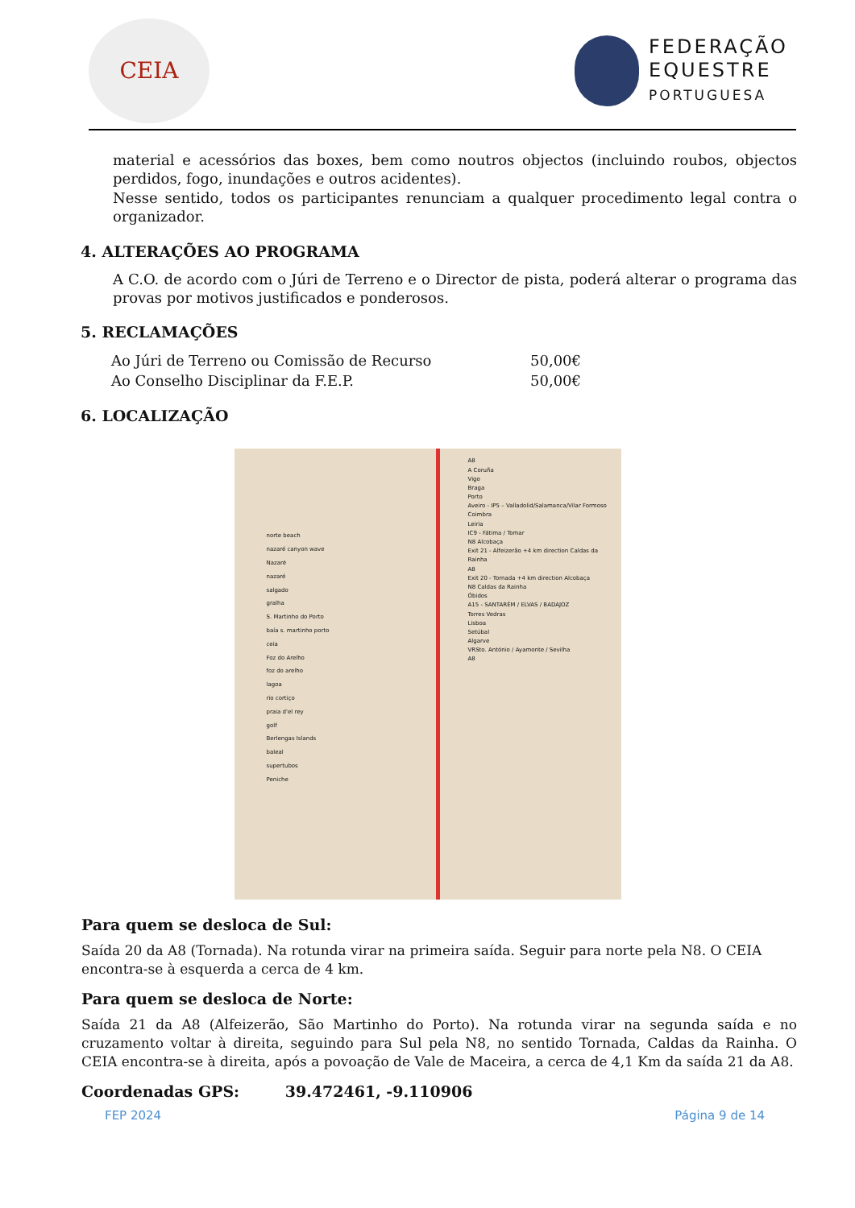CEIA
FEDERAÇÃO
EQUESTRE
PORTUGUESA
material e acessórios das boxes, bem como noutros objectos (incluindo roubos, objectos perdidos, fogo, inundações e outros acidentes).
Nesse sentido, todos os participantes renunciam a qualquer procedimento legal contra o organizador.
4. ALTERAÇÕES AO PROGRAMA
A C.O. de acordo com o Júri de Terreno e o Director de pista, poderá alterar o programa das provas por motivos justificados e ponderosos.
5. RECLAMAÇÕES
| Ao Júri de Terreno ou Comissão de Recurso | 50,00€ |
| Ao Conselho Disciplinar da F.E.P. | 50,00€ |
6. LOCALIZAÇÃO
A8
A Coruña
Vigo
Braga
Porto
Aveiro - IP5 – Valladolid/Salamanca/Vilar Formoso
Coimbra
Leiria
IC9 - Fátima / Tomar
N8 Alcobaça
Exit 21 - Alfeizerão +4 km direction Caldas da Rainha
A8
Exit 20 - Tornada +4 km direction Alcobaça
N8 Caldas da Rainha
Óbidos
A15 - SANTARÉM / ELVAS / BADAJOZ
Torres Vedras
Lisboa
Setúbal
Algarve
VRSto. António / Ayamonte / Sevilha
A8
norte beach
nazaré canyon wave
Nazaré
nazaré
salgado
gralha
S. Martinho do Porto
baía s. martinho porto
ceia
Foz do Arelho
foz do arelho
lagoa
rio cortiço
praia d'el rey
golf
Berlengas Islands
baleal
supertubos
Peniche
Para quem se desloca de Sul:
Saída 20 da A8 (Tornada). Na rotunda virar na primeira saída. Seguir para norte pela N8. O CEIA encontra-se à esquerda a cerca de 4 km.
Para quem se desloca de Norte:
Saída 21 da A8 (Alfeizerão, São Martinho do Porto). Na rotunda virar na segunda saída e no cruzamento voltar à direita, seguindo para Sul pela N8, no sentido Tornada, Caldas da Rainha. O CEIA encontra-se à direita, após a povoação de Vale de Maceira, a cerca de 4,1 Km da saída 21 da A8.
Coordenadas GPS: 39.472461, -9.110906
FEP 2024 Página 9 de 14